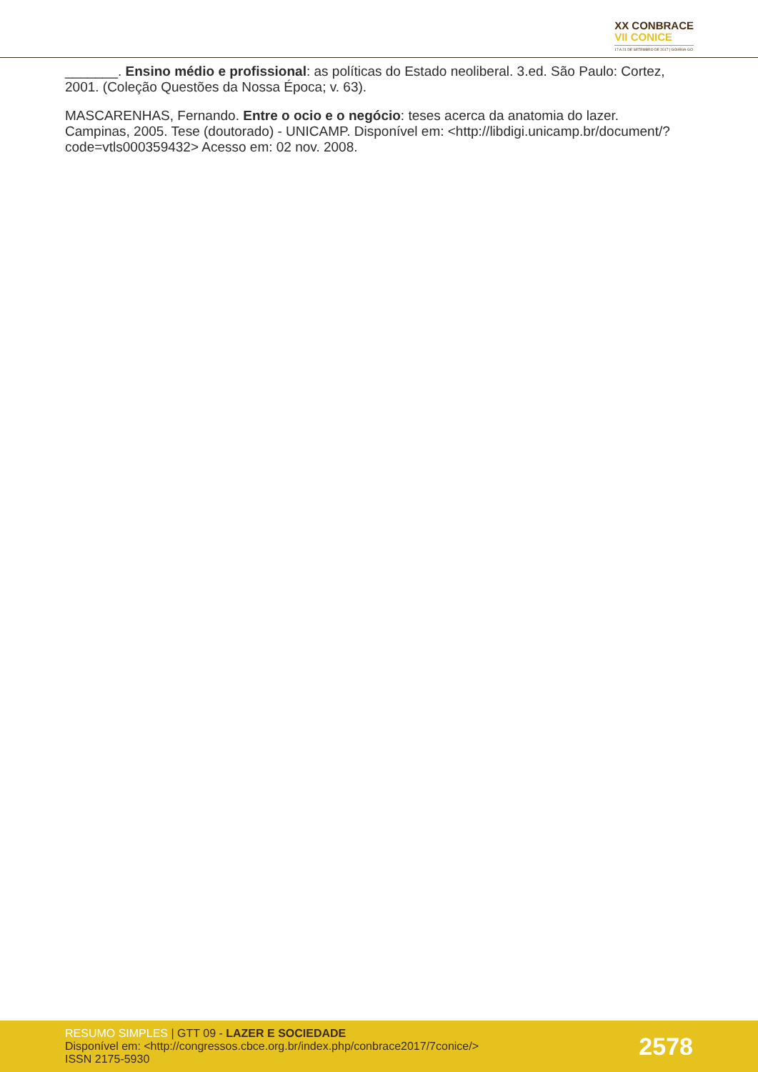XX CONBRACE
VII CONICE
17 A 21 DE SETEMBRO DE 2017 | GOIÂNIA-GO
_______. Ensino médio e profissional: as políticas do Estado neoliberal. 3.ed. São Paulo: Cortez, 2001. (Coleção Questões da Nossa Época; v. 63).
MASCARENHAS, Fernando. Entre o ocio e o negócio: teses acerca da anatomia do lazer. Campinas, 2005. Tese (doutorado) - UNICAMP. Disponível em: <http://libdigi.unicamp.br/document/?code=vtls000359432> Acesso em: 02 nov. 2008.
RESUMO SIMPLES | GTT 09 - LAZER E SOCIEDADE
Disponível em: <http://congressos.cbce.org.br/index.php/conbrace2017/7conice/>
ISSN 2175-5930
2578